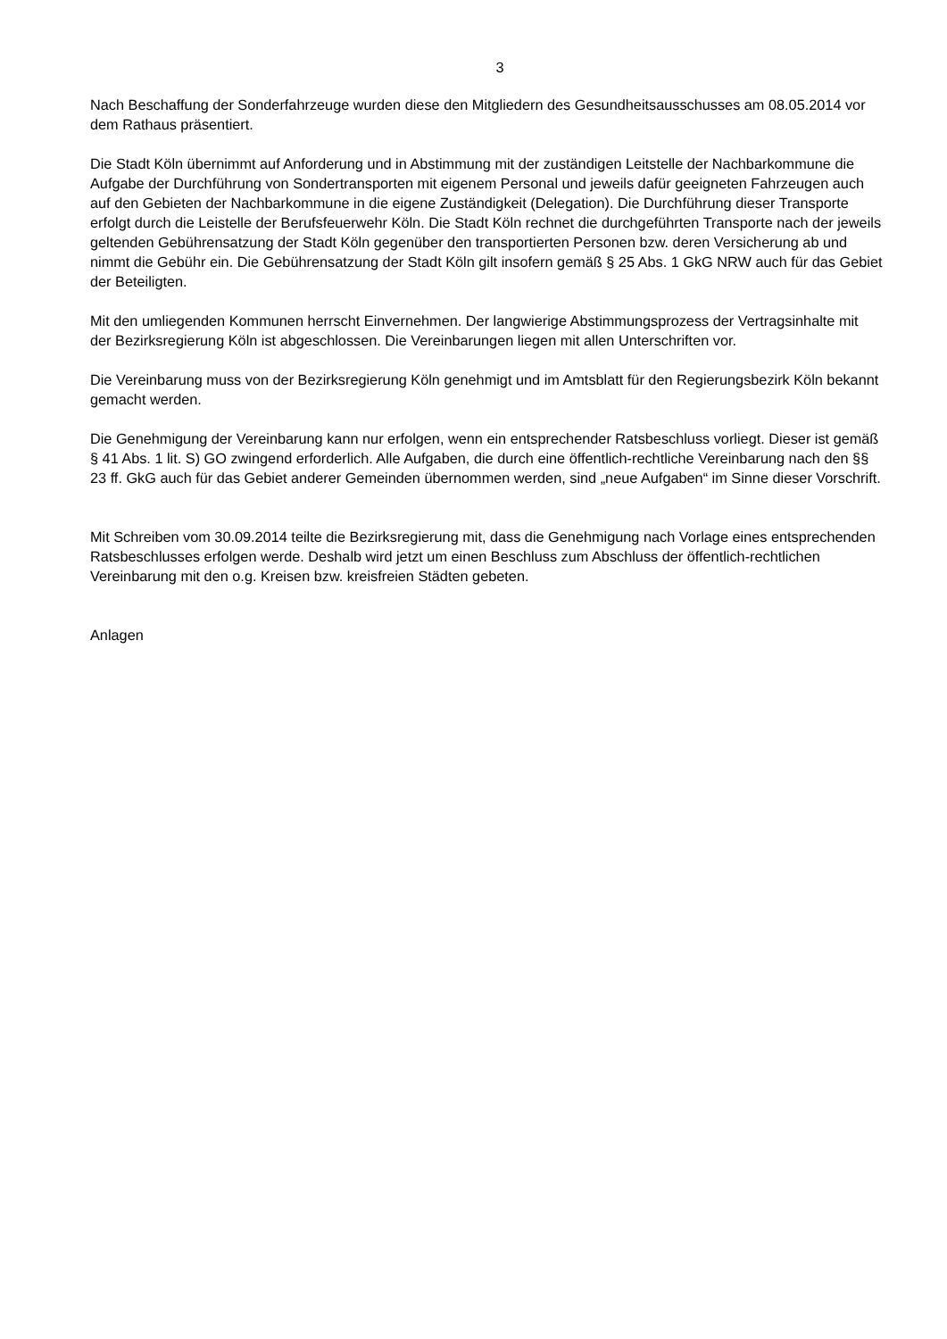3
Nach Beschaffung der Sonderfahrzeuge wurden diese den Mitgliedern des Gesundheitsausschusses am 08.05.2014 vor dem Rathaus präsentiert.
Die Stadt Köln übernimmt auf Anforderung und in Abstimmung mit der zuständigen Leitstelle der Nachbarkommune die Aufgabe der Durchführung von Sondertransporten mit eigenem Personal und jeweils dafür geeigneten Fahrzeugen auch auf den Gebieten der Nachbarkommune in die eigene Zuständigkeit (Delegation). Die Durchführung dieser Transporte erfolgt durch die Leistelle der Berufsfeuerwehr Köln. Die Stadt Köln rechnet die durchgeführten Transporte nach der jeweils geltenden Gebührensatzung der Stadt Köln gegenüber den transportierten Personen bzw. deren Versicherung ab und nimmt die Gebühr ein. Die Gebührensatzung der Stadt Köln gilt insofern gemäß § 25 Abs. 1 GkG NRW auch für das Gebiet der Beteiligten.
Mit den umliegenden Kommunen herrscht Einvernehmen. Der langwierige Abstimmungsprozess der Vertragsinhalte mit der Bezirksregierung Köln ist abgeschlossen. Die Vereinbarungen liegen mit allen Unterschriften vor.
Die Vereinbarung muss von der Bezirksregierung Köln genehmigt und im Amtsblatt für den Regierungsbezirk Köln bekannt gemacht werden.
Die Genehmigung der Vereinbarung kann nur erfolgen, wenn ein entsprechender Ratsbeschluss vorliegt. Dieser ist gemäß § 41 Abs. 1 lit. S) GO zwingend erforderlich. Alle Aufgaben, die durch eine öffentlich-rechtliche Vereinbarung nach den §§ 23 ff. GkG auch für das Gebiet anderer Gemeinden übernommen werden, sind „neue Aufgaben“ im Sinne dieser Vorschrift.
Mit Schreiben vom 30.09.2014 teilte die Bezirksregierung mit, dass die Genehmigung nach Vorlage eines entsprechenden Ratsbeschlusses erfolgen werde. Deshalb wird jetzt um einen Beschluss zum Abschluss der öffentlich-rechtlichen Vereinbarung mit den o.g. Kreisen bzw. kreisfreien Städten gebeten.
Anlagen